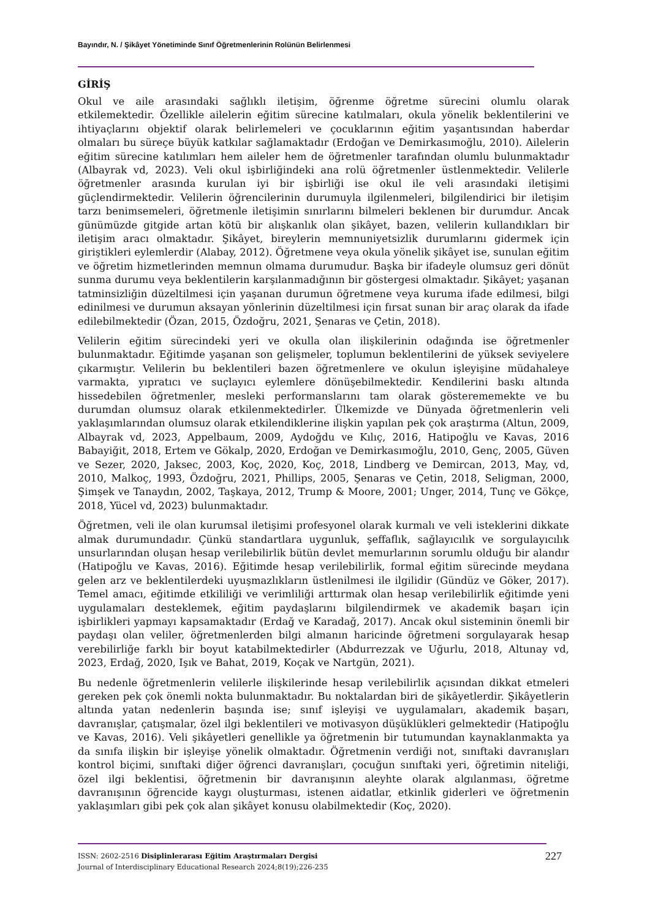Bayındır, N. / Şikâyet Yönetiminde Sınıf Öğretmenlerinin Rolünün Belirlenmesi
GİRİŞ
Okul ve aile arasındaki sağlıklı iletişim, öğrenme öğretme sürecini olumlu olarak etkilemektedir. Özellikle ailelerin eğitim sürecine katılmaları, okula yönelik beklentilerini ve ihtiyaçlarını objektif olarak belirlemeleri ve çocuklarının eğitim yaşantısından haberdar olmaları bu süreçe büyük katkılar sağlamaktadır (Erdoğan ve Demirkasımoğlu, 2010). Ailelerin eğitim sürecine katılımları hem aileler hem de öğretmenler tarafından olumlu bulunmaktadır (Albayrak vd, 2023). Veli okul işbirliğindeki ana rolü öğretmenler üstlenmektedir. Velilerle öğretmenler arasında kurulan iyi bir işbirliği ise okul ile veli arasındaki iletişimi güçlendirmektedir. Velilerin öğrencilerinin durumuyla ilgilenmeleri, bilgilendirici bir iletişim tarzı benimsemeleri, öğretmenle iletişimin sınırlarını bilmeleri beklenen bir durumdur. Ancak günümüzde gitgide artan kötü bir alışkanlık olan şikâyet, bazen, velilerin kullandıkları bir iletişim aracı olmaktadır. Şikâyet, bireylerin memnuniyetsizlik durumlarını gidermek için giriştikleri eylemlerdir (Alabay, 2012). Öğretmene veya okula yönelik şikâyet ise, sunulan eğitim ve öğretim hizmetlerinden memnun olmama durumudur. Başka bir ifadeyle olumsuz geri dönüt sunma durumu veya beklentilerin karşılanmadığının bir göstergesi olmaktadır. Şikâyet; yaşanan tatminsizliğin düzeltilmesi için yaşanan durumun öğretmene veya kuruma ifade edilmesi, bilgi edinilmesi ve durumun aksayan yönlerinin düzeltilmesi için fırsat sunan bir araç olarak da ifade edilebilmektedir (Özan, 2015, Özdoğru, 2021, Şenaras ve Çetin, 2018).
Velilerin eğitim sürecindeki yeri ve okulla olan ilişkilerinin odağında ise öğretmenler bulunmaktadır. Eğitimde yaşanan son gelişmeler, toplumun beklentilerini de yüksek seviyelere çıkarmıştır. Velilerin bu beklentileri bazen öğretmenlere ve okulun işleyişine müdahaleye varmakta, yıpratıcı ve suçlayıcı eylemlere dönüşebilmektedir. Kendilerini baskı altında hissedebilen öğretmenler, mesleki performanslarını tam olarak gösterememekte ve bu durumdan olumsuz olarak etkilenmektedirler. Ülkemizde ve Dünyada öğretmenlerin veli yaklaşımlarından olumsuz olarak etkilendiklerine ilişkin yapılan pek çok araştırma (Altun, 2009, Albayrak vd, 2023, Appelbaum, 2009, Aydoğdu ve Kılıç, 2016, Hatipoğlu ve Kavas, 2016 Babayiğit, 2018, Ertem ve Gökalp, 2020, Erdoğan ve Demirkasımoğlu, 2010, Genç, 2005, Güven ve Sezer, 2020, Jaksec, 2003, Koç, 2020, Koç, 2018, Lindberg ve Demircan, 2013, May, vd, 2010, Malkoç, 1993, Özdoğru, 2021, Phillips, 2005, Şenaras ve Çetin, 2018, Seligman, 2000, Şimşek ve Tanaydın, 2002, Taşkaya, 2012, Trump & Moore, 2001; Unger, 2014, Tunç ve Gökçe, 2018, Yücel vd, 2023) bulunmaktadır.
Öğretmen, veli ile olan kurumsal iletişimi profesyonel olarak kurmalı ve veli isteklerini dikkate almak durumundadır. Çünkü standartlara uygunluk, şeffaflık, sağlayıcılık ve sorgulayıcılık unsurlarından oluşan hesap verilebilirlik bütün devlet memurlarının sorumlu olduğu bir alandır (Hatipoğlu ve Kavas, 2016). Eğitimde hesap verilebilirlik, formal eğitim sürecinde meydana gelen arz ve beklentilerdeki uyuşmazlıkların üstlenilmesi ile ilgilidir (Gündüz ve Göker, 2017). Temel amacı, eğitimde etkililiği ve verimliliği arttırmak olan hesap verilebilirlik eğitimde yeni uygulamaları desteklemek, eğitim paydaşlarını bilgilendirmek ve akademik başarı için işbirlikleri yapmayı kapsamaktadır (Erdağ ve Karadağ, 2017). Ancak okul sisteminin önemli bir paydaşı olan veliler, öğretmenlerden bilgi almanın haricinde öğretmeni sorgulayarak hesap verebilirliğe farklı bir boyut katabilmektedirler (Abdurrezzak ve Uğurlu, 2018, Altunay vd, 2023, Erdağ, 2020, Işık ve Bahat, 2019, Koçak ve Nartgün, 2021).
Bu nedenle öğretmenlerin velilerle ilişkilerinde hesap verilebilirlik açısından dikkat etmeleri gereken pek çok önemli nokta bulunmaktadır. Bu noktalardan biri de şikâyetlerdir. Şikâyetlerin altında yatan nedenlerin başında ise; sınıf işleyişi ve uygulamaları, akademik başarı, davranışlar, çatışmalar, özel ilgi beklentileri ve motivasyon düşüklükleri gelmektedir (Hatipoğlu ve Kavas, 2016). Veli şikâyetleri genellikle ya öğretmenin bir tutumundan kaynaklanmakta ya da sınıfa ilişkin bir işleyişe yönelik olmaktadır. Öğretmenin verdiği not, sınıftaki davranışları kontrol biçimi, sınıftaki diğer öğrenci davranışları, çocuğun sınıftaki yeri, öğretimin niteliği, özel ilgi beklentisi, öğretmenin bir davranışının aleyhte olarak algılanması, öğretme davranışının öğrencide kaygı oluşturması, istenen aidatlar, etkinlik giderleri ve öğretmenin yaklaşımları gibi pek çok alan şikâyet konusu olabilmektedir (Koç, 2020).
ISSN: 2602-2516 Disiplinlerarası Eğitim Araştırmaları Dergisi
Journal of Interdisciplinary Educational Research 2024;8(19);226-235
227